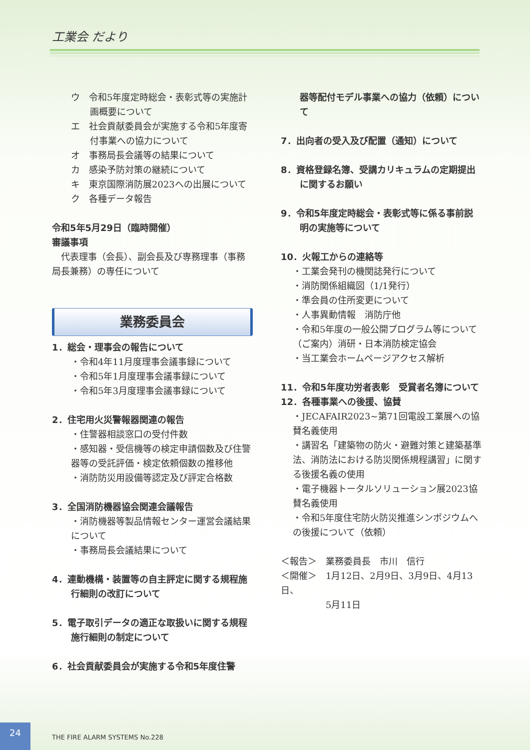工業会 だより
ウ　令和5年度定時総会・表彰式等の実施計画概要について
エ　社会貢献委員会が実施する令和5年度寄付事業への協力について
オ　事務局長会議等の結果について
カ　感染予防対策の継続について
キ　東京国際消防展2023への出展について
ク　各種データ報告
令和5年5月29日（臨時開催）
審議事項
　代表理事（会長）、副会長及び専務理事（事務局長兼務）の専任について
業務委員会
1．総会・理事会の報告について
・令和4年11月度理事会議事録について
・令和5年1月度理事会議事録について
・令和5年3月度理事会議事録について
2．住宅用火災警報器関連の報告
・住警器相談窓口の受付件数
・感知器・受信機等の検定申請個数及び住警器等の受託評価・検定依頼個数の推移他
・消防防災用設備等認定及び評定合格数
3．全国消防機器協会関連会議報告
・消防機器等製品情報センター運営会議結果について
・事務局長会議結果について
4．連動機構・装置等の自主評定に関する規程施行細則の改訂について
5．電子取引データの適正な取扱いに関する規程施行細則の制定について
6．社会貢献委員会が実施する令和5年度住警
器等配付モデル事業への協力（依頼）について
7．出向者の受入及び配置（通知）について
8．資格登録名簿、受講カリキュラムの定期提出に関するお願い
9．令和5年度定時総会・表彰式等に係る事前説明の実施等について
10．火報工からの連絡等
・工業会発刊の機関誌発行について
・消防関係組織図（1/1発行）
・準会員の住所変更について
・人事異動情報　消防庁他
・令和5年度の一般公開プログラム等について（ご案内）消研・日本消防検定協会
・当工業会ホームページアクセス解析
11．令和5年度功労者表彰　受賞者名簿について
12．各種事業への後援、協賛
・JECAFAIR2023~第71回電設工業展への協賛名義使用
・講習名「建築物の防火・避難対策と建築基準法、消防法における防災関係規程講習」に関する後援名義の使用
・電子機器トータルソリューション展2023協賛名義使用
・令和5年度住宅防火防災推進シンポジウムへの後援について（依頼）
＜報告＞　業務委員長　市川　信行
＜開催＞　1月12日、2月9日、3月9日、4月13日、
　　　　　5月11日
24
THE FIRE ALARM SYSTEMS No.228